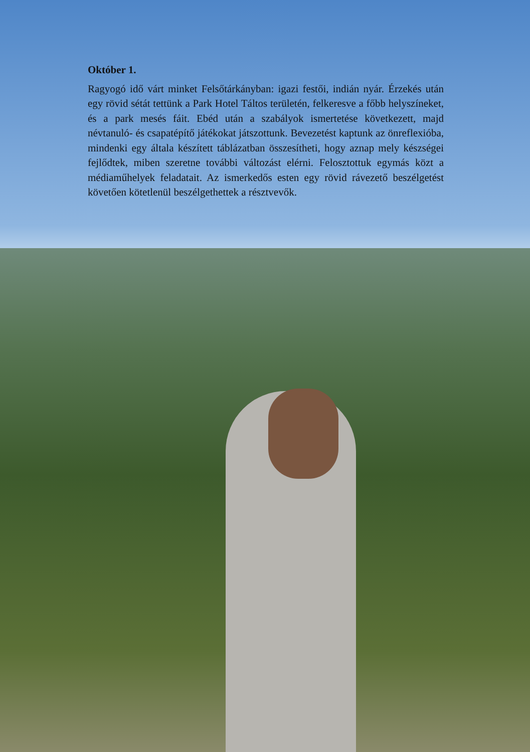Október 1.
Ragyogó idő várt minket Felsőtárkányban: igazi festői, indián nyár. Érzekés után egy rövid sétát tettünk a Park Hotel Táltos területén, felkeresve a főbb helyszíneket, és a park mesés fáit. Ebéd után a szabályok ismertetése következett, majd névtanuló- és csapatépítő játékokat játszottunk. Bevezetést kaptunk az önreflexióba, mindenki egy általa készített táblázatban összesítheti, hogy aznap mely készségei fejlődtek, miben szeretne további változást elérni. Felosztottuk egymás közt a médiaműhelyek feladatait. Az ismerkedős esten egy rövid rávezető beszélgetést követően kötetlenül beszélgethettek a résztvevők.